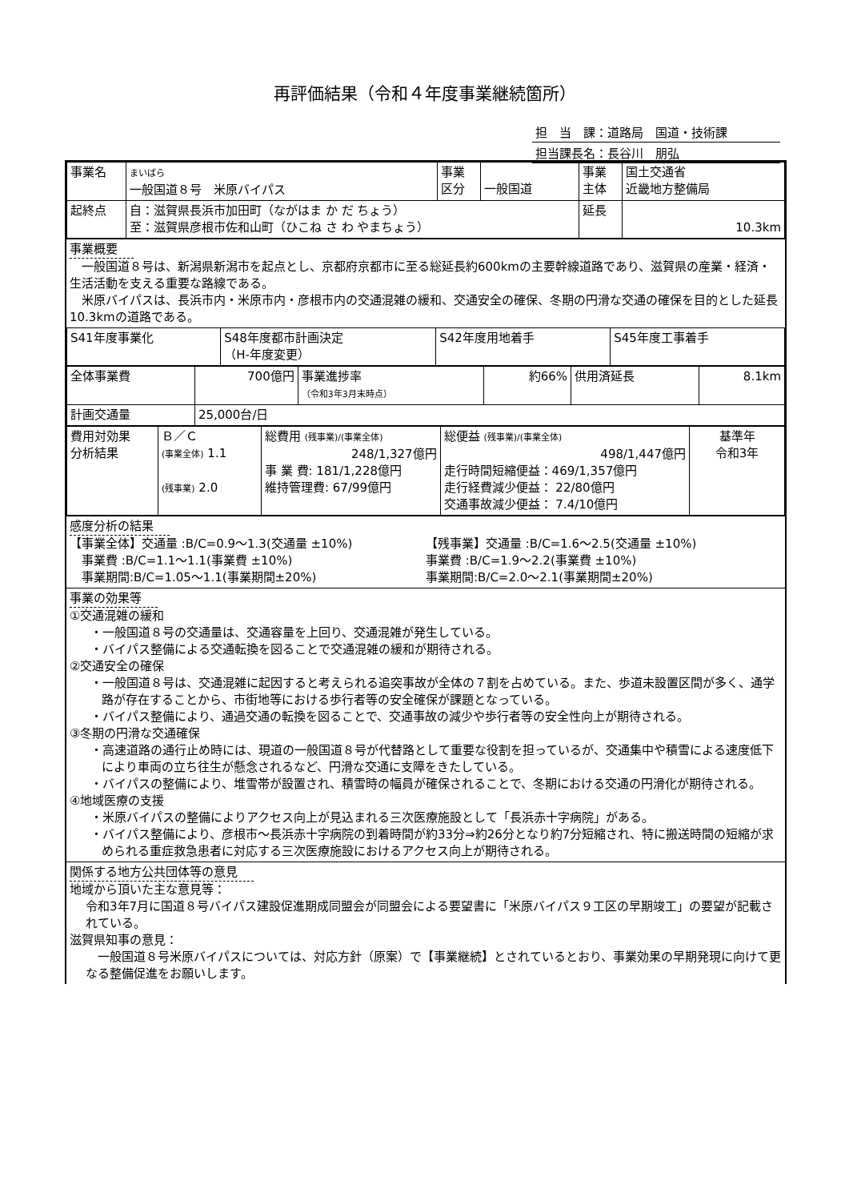再評価結果（令和４年度事業継続箇所）
担　当　課：道路局　国道・技術課
担当課長名：長谷川　朋弘
| 事業名 | まいばら 一般国道８号 米原バイパス | 事業 区分 | 一般国道 | 事業 主体 | 国土交通省 近畿地方整備局 |
| 起終点 | 自：滋賀県長浜市加田町（ながはま か だ ちょう） 至：滋賀県彦根市佐和山町（ひこね さ わ やまちょう） | | | 延長 | 10.3km |
事業概要
　一般国道８号は、新潟県新潟市を起点とし、京都府京都市に至る総延長約600kmの主要幹線道路であり、滋賀県の産業・経済・生活活動を支える重要な路線である。
　米原バイパスは、長浜市内・米原市内・彦根市内の交通混雑の緩和、交通安全の確保、冬期の円滑な交通の確保を目的とした延長10.3kmの道路である。
| S41年度事業化 | S48年度都市計画決定 （H-年度変更） | S42年度用地着手 | S45年度工事着手 |
| 全体事業費 | 700億円 | 事業進捗率 （令和3年3月末時点） | 約66% | 供用済延長 | 8.1km |
| 計画交通量 | 25,000台/日 | | | | |
| 費用対効果 分析結果 | Ｂ／Ｃ (事業全体) 1.1 (残事業) 2.0 | 総費用 (残事業)/(事業全体) 248/1,327億円 事 業 費: 181/1,228億円 維持管理費: 67/99億円 | 総便益 (残事業)/(事業全体) 498/1,447億円 走行時間短縮便益：469/1,357億円 走行経費減少便益： 22/80億円 交通事故減少便益： 7.4/10億円 | 基準年 令和3年 |
感度分析の結果
【事業全体】交通量 :B/C=0.9～1.3(交通量 ±10%)
　事業費 :B/C=1.1～1.1(事業費 ±10%)
　事業期間:B/C=1.05～1.1(事業期間±20%)
【残事業】交通量 :B/C=1.6～2.5(交通量 ±10%)
事業費 :B/C=1.9～2.2(事業費 ±10%)
事業期間:B/C=2.0～2.1(事業期間±20%)
事業の効果等
①交通混雑の緩和
・一般国道８号の交通量は、交通容量を上回り、交通混雑が発生している。
・バイパス整備による交通転換を図ることで交通混雑の緩和が期待される。
②交通安全の確保
・一般国道８号は、交通混雑に起因すると考えられる追突事故が全体の７割を占めている。また、歩道未設置区間が多く、通学路が存在することから、市街地等における歩行者等の安全確保が課題となっている。
・バイパス整備により、通過交通の転換を図ることで、交通事故の減少や歩行者等の安全性向上が期待される。
③冬期の円滑な交通確保
・高速道路の通行止め時には、現道の一般国道８号が代替路として重要な役割を担っているが、交通集中や積雪による速度低下により車両の立ち往生が懸念されるなど、円滑な交通に支障をきたしている。
・バイパスの整備により、堆雪帯が設置され、積雪時の幅員が確保されることで、冬期における交通の円滑化が期待される。
④地域医療の支援
・米原バイパスの整備によりアクセス向上が見込まれる三次医療施設として「長浜赤十字病院」がある。
・バイパス整備により、彦根市～長浜赤十字病院の到着時間が約33分⇒約26分となり約7分短縮され、特に搬送時間の短縮が求められる重症救急患者に対応する三次医療施設におけるアクセス向上が期待される。
関係する地方公共団体等の意見
地域から頂いた主な意見等：
令和3年7月に国道８号バイパス建設促進期成同盟会が同盟会による要望書に「米原バイパス９工区の早期竣工」の要望が記載されている。
滋賀県知事の意見：
　一般国道８号米原バイパスについては、対応方針（原案）で【事業継続】とされているとおり、事業効果の早期発現に向けて更なる整備促進をお願いします。